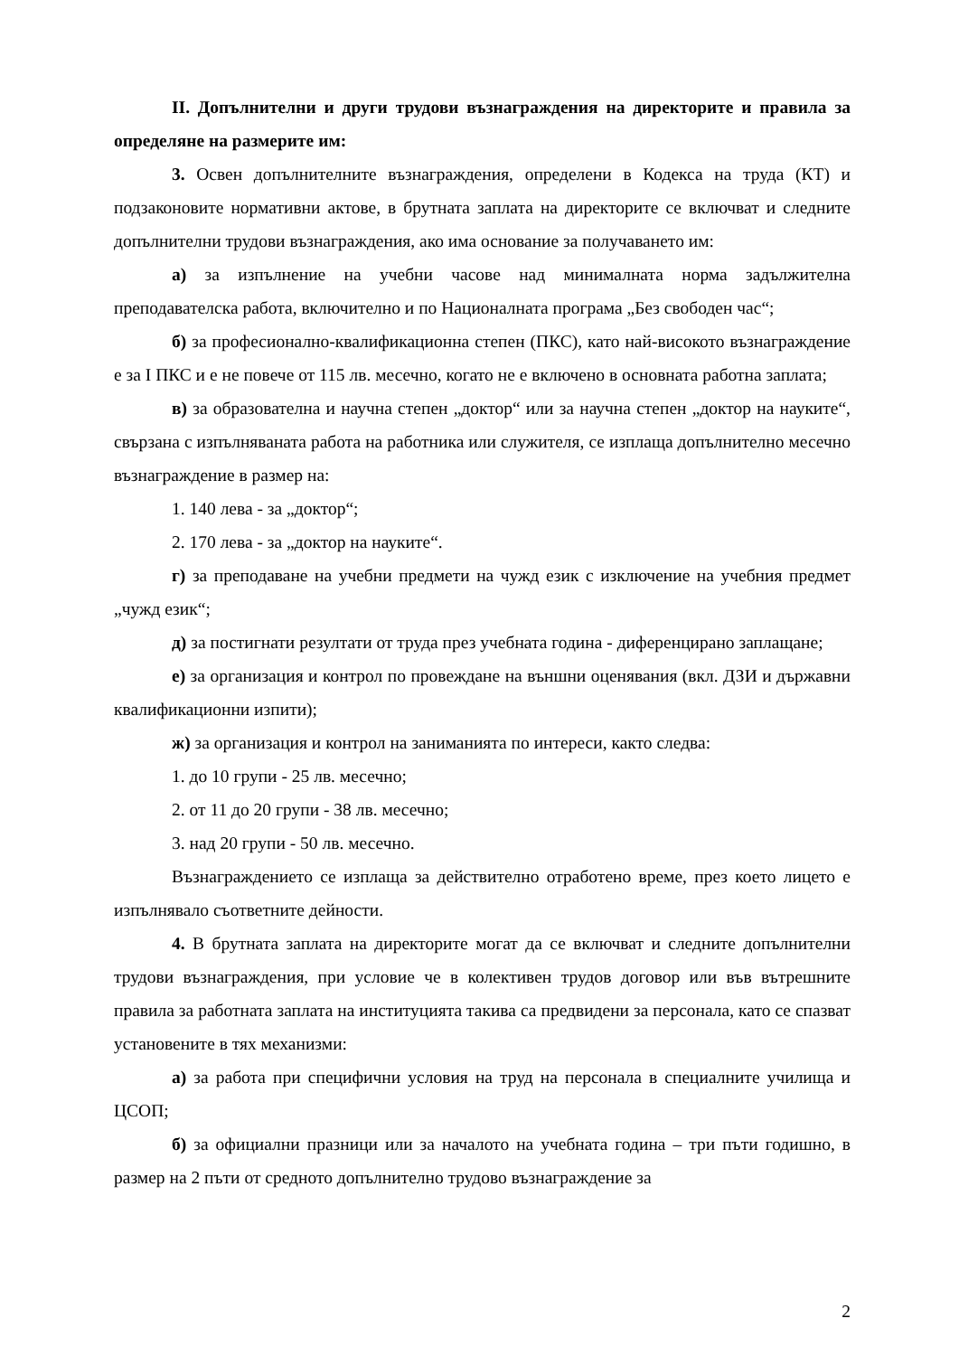II. Допълнителни и други трудови възнаграждения на директорите и правила за определяне на размерите им:
3. Освен допълнителните възнаграждения, определени в Кодекса на труда (КТ) и подзаконовите нормативни актове, в брутната заплата на директорите се включват и следните допълнителни трудови възнаграждения, ако има основание за получаването им:
а) за изпълнение на учебни часове над минималната норма задължителна преподавателска работа, включително и по Националната програма „Без свободен час“;
б) за професионално-квалификационна степен (ПКС), като най-високото възнаграждение е за I ПКС и е не повече от 115 лв. месечно, когато не е включено в основната работна заплата;
в) за образователна и научна степен „доктор“ или за научна степен „доктор на науките“, свързана с изпълняваната работа на работника или служителя, се изплаща допълнително месечно възнаграждение в размер на:
1. 140 лева - за „доктор“;
2. 170 лева - за „доктор на науките“.
г) за преподаване на учебни предмети на чужд език с изключение на учебния предмет „чужд език“;
д) за постигнати резултати от труда през учебната година - диференцирано заплащане;
е) за организация и контрол по провеждане на външни оценявания (вкл. ДЗИ и държавни квалификационни изпити);
ж) за организация и контрол на заниманията по интереси, както следва:
1. до 10 групи - 25 лв. месечно;
2. от 11 до 20 групи - 38 лв. месечно;
3. над 20 групи - 50 лв. месечно.
Възнаграждението се изплаща за действително отработено време, през което лицето е изпълнявало съответните дейности.
4. В брутната заплата на директорите могат да се включват и следните допълнителни трудови възнаграждения, при условие че в колективен трудов договор или във вътрешните правила за работната заплата на институцията такива са предвидени за персонала, като се спазват установените в тях механизми:
а) за работа при специфични условия на труд на персонала в специалните училища и ЦСОП;
б) за официални празници или за началото на учебната година – три пъти годишно, в размер на 2 пъти от средното допълнително трудово възнаграждение за
2